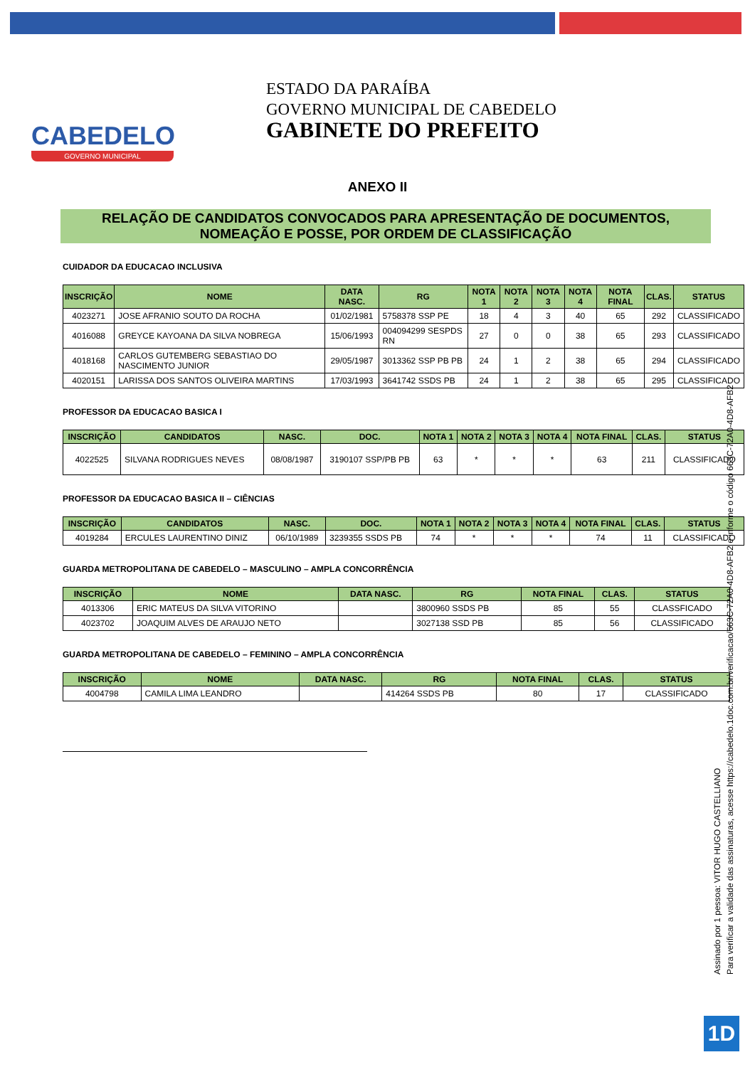CABEDELO
GOVERNO MUNICIPAL
ESTADO DA PARAÍBA
GOVERNO MUNICIPAL DE CABEDELO
GABINETE DO PREFEITO
ANEXO II
RELAÇÃO DE CANDIDATOS CONVOCADOS PARA APRESENTAÇÃO DE DOCUMENTOS, NOMEAÇÃO E POSSE, POR ORDEM DE CLASSIFICAÇÃO
CUIDADOR DA EDUCACAO INCLUSIVA
| INSCRIÇÃO | NOME | DATA NASC. | RG | NOTA 1 | NOTA 2 | NOTA 3 | NOTA 4 | NOTA FINAL | CLAS. | STATUS |
| --- | --- | --- | --- | --- | --- | --- | --- | --- | --- | --- |
| 4023271 | JOSE AFRANIO SOUTO DA ROCHA | 01/02/1981 | 5758378 SSP PE | 18 | 4 | 3 | 40 | 65 | 292 | CLASSIFICADO |
| 4016088 | GREYCE KAYOANA DA SILVA NOBREGA | 15/06/1993 | 004094299 SESPDS RN | 27 | 0 | 0 | 38 | 65 | 293 | CLASSIFICADO |
| 4018168 | CARLOS GUTEMBERG SEBASTIAO DO NASCIMENTO JUNIOR | 29/05/1987 | 3013362 SSP PB PB | 24 | 1 | 2 | 38 | 65 | 294 | CLASSIFICADO |
| 4020151 | LARISSA DOS SANTOS OLIVEIRA MARTINS | 17/03/1993 | 3641742 SSDS PB | 24 | 1 | 2 | 38 | 65 | 295 | CLASSIFICADO |
PROFESSOR DA EDUCACAO BASICA I
| INSCRIÇÃO | CANDIDATOS | NASC. | DOC. | NOTA 1 | NOTA 2 | NOTA 3 | NOTA 4 | NOTA FINAL | CLAS. | STATUS |
| --- | --- | --- | --- | --- | --- | --- | --- | --- | --- | --- |
| 4022525 | SILVANA RODRIGUES NEVES | 08/08/1987 | 3190107 SSP/PB PB | 63 | * | * | * | 63 | 211 | CLASSIFICADO |
PROFESSOR DA EDUCACAO BASICA II – CIÊNCIAS
| INSCRIÇÃO | CANDIDATOS | NASC. | DOC. | NOTA 1 | NOTA 2 | NOTA 3 | NOTA 4 | NOTA FINAL | CLAS. | STATUS |
| --- | --- | --- | --- | --- | --- | --- | --- | --- | --- | --- |
| 4019284 | ERCULES LAURENTINO DINIZ | 06/10/1989 | 3239355 SSDS PB | 74 | * | * | * | 74 | 11 | CLASSIFICADO |
GUARDA METROPOLITANA DE CABEDELO – MASCULINO – AMPLA CONCORRÊNCIA
| INSCRIÇÃO | NOME | DATA NASC. | RG | NOTA FINAL | CLAS. | STATUS |
| --- | --- | --- | --- | --- | --- | --- |
| 4013306 | ERIC MATEUS DA SILVA VITORINO | | 3800960 SSDS PB | 85 | 55 | CLASSFICADO |
| 4023702 | JOAQUIM ALVES DE ARAUJO NETO | | 3027138 SSD PB | 85 | 56 | CLASSIFICADO |
GUARDA METROPOLITANA DE CABEDELO – FEMININO – AMPLA CONCORRÊNCIA
| INSCRIÇÃO | NOME | DATA NASC. | RG | NOTA FINAL | CLAS. | STATUS |
| --- | --- | --- | --- | --- | --- | --- |
| 4004798 | CAMILA LIMA LEANDRO | | 414264 SSDS PB | 80 | 17 | CLASSIFICADO |
Assinado por 1 pessoa: VITOR HUGO CASTELLIANO
Para verificar a validade das assinaturas, acesse https://cabedelo.1doc.com.br/verificacao/663C-72A0-4D8-AFB2 e informe o código 663C-72A0-4D8-AFB2
1D